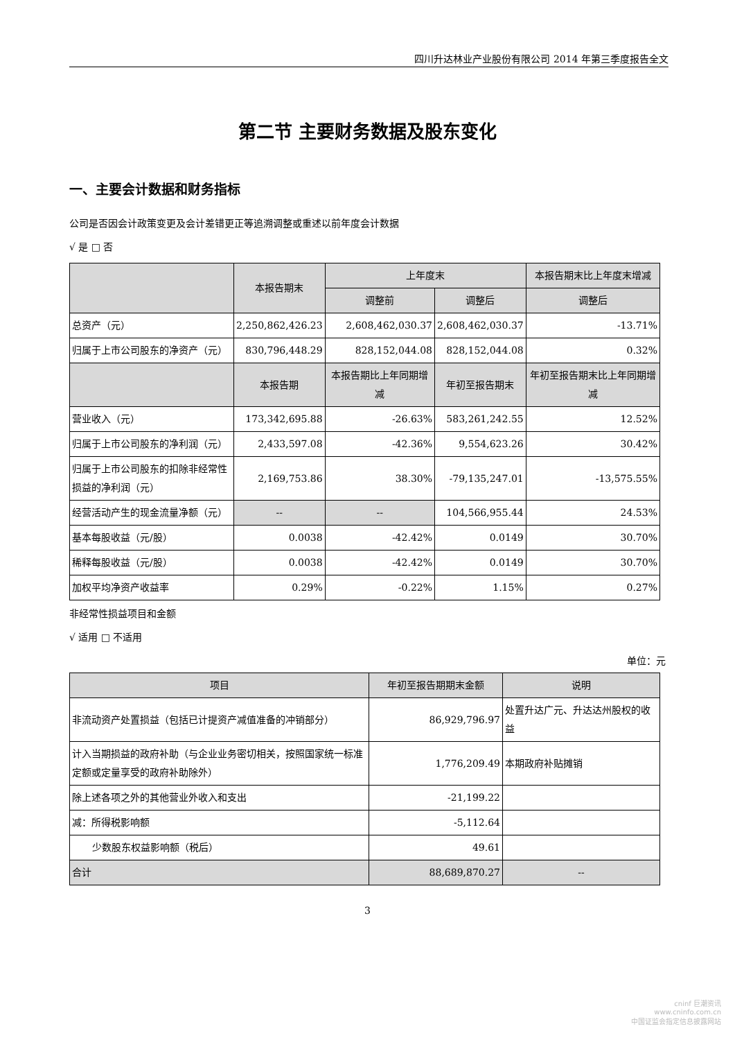四川升达林业产业股份有限公司 2014 年第三季度报告全文
第二节 主要财务数据及股东变化
一、主要会计数据和财务指标
公司是否因会计政策变更及会计差错更正等追溯调整或重述以前年度会计数据
√ 是 □ 否
| | 本报告期末 | 上年度末 | | 本报告期末比上年度末增减 |
| --- | --- | --- | --- | --- |
| | | 调整前 | 调整后 | 调整后 |
| 总资产（元） | 2,250,862,426.23 | 2,608,462,030.37 | 2,608,462,030.37 | -13.71% |
| 归属于上市公司股东的净资产（元） | 830,796,448.29 | 828,152,044.08 | 828,152,044.08 | 0.32% |
| | 本报告期 | 本报告期比上年同期增减 | 年初至报告期末 | 年初至报告期末比上年同期增减 |
| 营业收入（元） | 173,342,695.88 | -26.63% | 583,261,242.55 | 12.52% |
| 归属于上市公司股东的净利润（元） | 2,433,597.08 | -42.36% | 9,554,623.26 | 30.42% |
| 归属于上市公司股东的扣除非经常性损益的净利润（元） | 2,169,753.86 | 38.30% | -79,135,247.01 | -13,575.55% |
| 经营活动产生的现金流量净额（元） | -- | -- | 104,566,955.44 | 24.53% |
| 基本每股收益（元/股） | 0.0038 | -42.42% | 0.0149 | 30.70% |
| 稀释每股收益（元/股） | 0.0038 | -42.42% | 0.0149 | 30.70% |
| 加权平均净资产收益率 | 0.29% | -0.22% | 1.15% | 0.27% |
非经常性损益项目和金额
√ 适用 □ 不适用
单位：元
| 项目 | 年初至报告期期末金额 | 说明 |
| --- | --- | --- |
| 非流动资产处置损益（包括已计提资产减值准备的冲销部分） | 86,929,796.97 | 处置升达广元、升达达州股权的收益 |
| 计入当期损益的政府补助（与企业业务密切相关，按照国家统一标准定额或定量享受的政府补助除外） | 1,776,209.49 | 本期政府补贴摊销 |
| 除上述各项之外的其他营业外收入和支出 | -21,199.22 | |
| 减：所得税影响额 | -5,112.64 | |
| 少数股东权益影响额（税后） | 49.61 | |
| 合计 | 88,689,870.27 | -- |
3
cninf 巨潮资讯
www.cninfo.com.cn
中国证监会指定信息披露网站